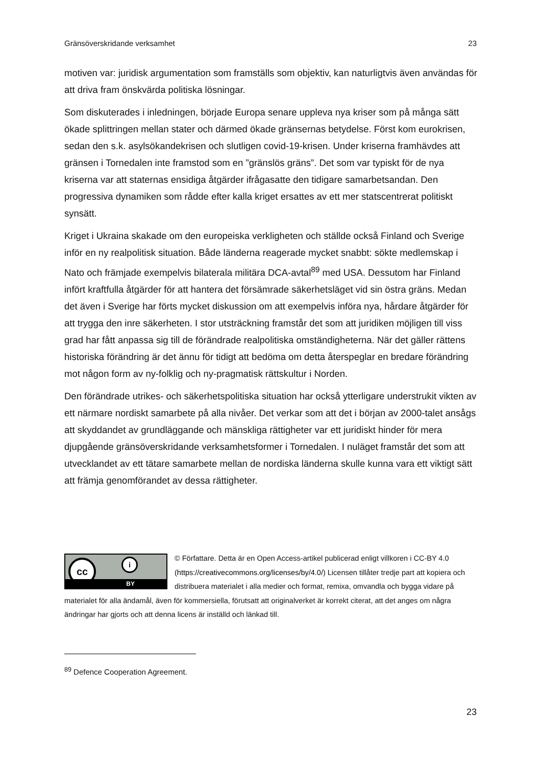Gränsöverskridande verksamhet 23
motiven var: juridisk argumentation som framställs som objektiv, kan naturligtvis även användas för att driva fram önskvärda politiska lösningar.
Som diskuterades i inledningen, började Europa senare uppleva nya kriser som på många sätt ökade splittringen mellan stater och därmed ökade gränsernas betydelse. Först kom eurokrisen, sedan den s.k. asylsökandekrisen och slutligen covid-19-krisen. Under kriserna framhävdes att gränsen i Tornedalen inte framstod som en ”gränslös gräns”. Det som var typiskt för de nya kriserna var att staternas ensidiga åtgärder ifrågasatte den tidigare samarbetsandan. Den progressiva dynamiken som rådde efter kalla kriget ersattes av ett mer statscentrerat politiskt synsätt.
Kriget i Ukraina skakade om den europeiska verkligheten och ställde också Finland och Sverige inför en ny realpolitisk situation. Både länderna reagerade mycket snabbt: sökte medlemskap i Nato och främjade exempelvis bilaterala militära DCA-avtal<sup>89</sup> med USA. Dessutom har Finland infört kraftfulla åtgärder för att hantera det försämrade säkerhetsläget vid sin östra gräns. Medan det även i Sverige har förts mycket diskussion om att exempelvis införa nya, hårdare åtgärder för att trygga den inre säkerheten. I stor utsträckning framstår det som att juridiken möjligen till viss grad har fått anpassa sig till de förändrade realpolitiska omständigheterna. När det gäller rättens historiska förändring är det ännu för tidigt att bedöma om detta återspeglar en bredare förändring mot någon form av ny-folklig och ny-pragmatisk rättskultur i Norden.
Den förändrade utrikes- och säkerhetspolitiska situation har också ytterligare understrukit vikten av ett närmare nordiskt samarbete på alla nivåer. Det verkar som att det i början av 2000-talet ansågs att skyddandet av grundläggande och mänskliga rättigheter var ett juridiskt hinder för mera djupgående gränsöverskridande verksamhetsformer i Tornedalen. I nuläget framstår det som att utvecklandet av ett tätare samarbete mellan de nordiska länderna skulle kunna vara ett viktigt sätt att främja genomförandet av dessa rättigheter.
cc i
BY
© Författare. Detta är en Open Access-artikel publicerad enligt villkoren i CC-BY 4.0 (https://creativecommons.org/licenses/by/4.0/) Licensen tillåter tredje part att kopiera och distribuera materialet i alla medier och format, remixa, omvandla och bygga vidare på materialet för alla ändamål, även för kommersiella, förutsatt att originalverket är korrekt citerat, att det anges om några ändringar har gjorts och att denna licens är inställd och länkad till.
<sup>89</sup> Defence Cooperation Agreement.
23